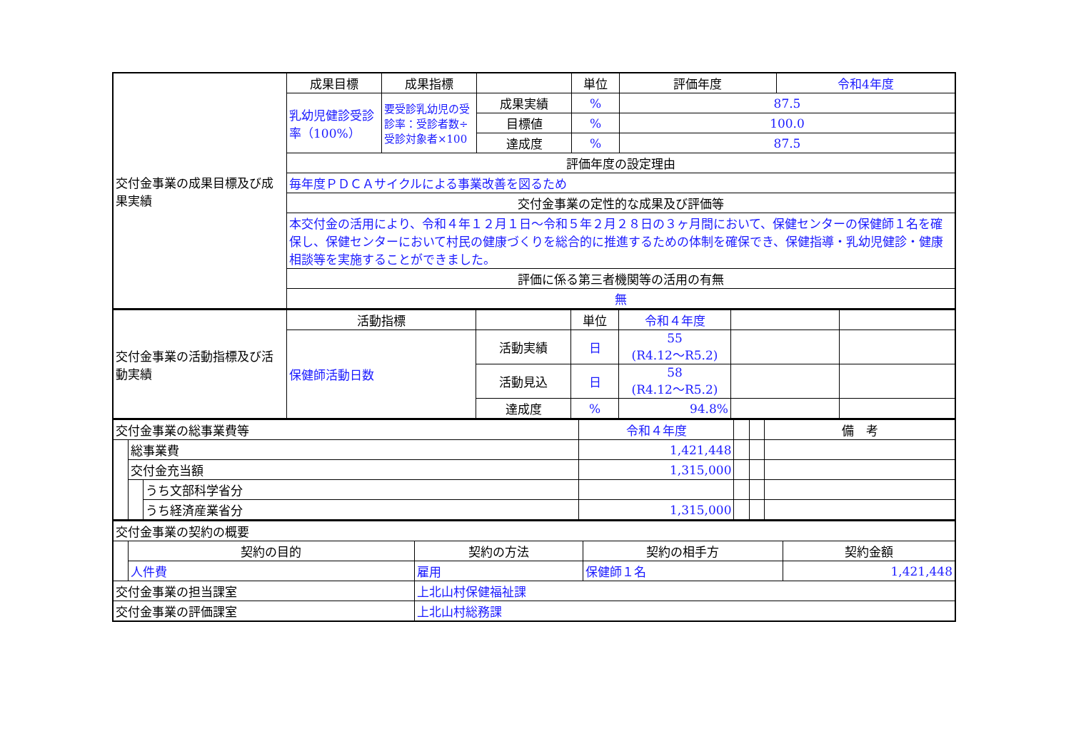| 交付金事業の成果目標及び成果実績 | 成果目標 | 成果指標 | | 単位 | 評価年度 | 令和4年度 |
| | 乳幼児健診受診率（100%） | 要受診乳幼児の受診率：受診者数÷受診対象者×100 | 成果実績 | % | 87.5 | |
| | | | 目標値 | % | 100.0 | |
| | | | 達成度 | % | 87.5 | |
| | 評価年度の設定理由 | | | | | |
| | 毎年度ＰＤＣＡサイクルによる事業改善を図るため | | | | | |
| | 交付金事業の定性的な成果及び評価等 | | | | | |
| | 本交付金の活用により、令和４年１２月１日～令和５年２月２８日の３ヶ月間において、保健センターの保健師１名を確保し、保健センターにおいて村民の健康づくりを総合的に推進するための体制を確保でき、保健指導・乳幼児健診・健康相談等を実施することができました。 | | | | | |
| | 評価に係る第三者機関等の活用の有無 | | | | | |
| | 無 | | | | | |
| 交付金事業の活動指標及び活動実績 | 活動指標 | | 単位 | 令和４年度 | | |
| | 保健師活動日数 | 活動実績 | 日 | 55 (R4.12～R5.2) | | |
| | | 活動見込 | 日 | 58 (R4.12～R5.2) | | |
| | | 達成度 | % | 94.8% | | |
| 交付金事業の総事業費等 | | | 令和４年度 | | | 備 考 |
| | 総事業費 | | 1,421,448 | | | |
| | 交付金充当額 | | 1,315,000 | | | |
| | | うち文部科学省分 | | | | |
| | | うち経済産業省分 | 1,315,000 | | | |
| 交付金事業の契約の概要 | | | | |
| | 契約の目的 | 契約の方法 | 契約の相手方 | 契約金額 |
| | 人件費 | 雇用 | 保健師１名 | 1,421,448 |
| 交付金事業の担当課室 | | 上北山村保健福祉課 | | |
| 交付金事業の評価課室 | | 上北山村総務課 | | |